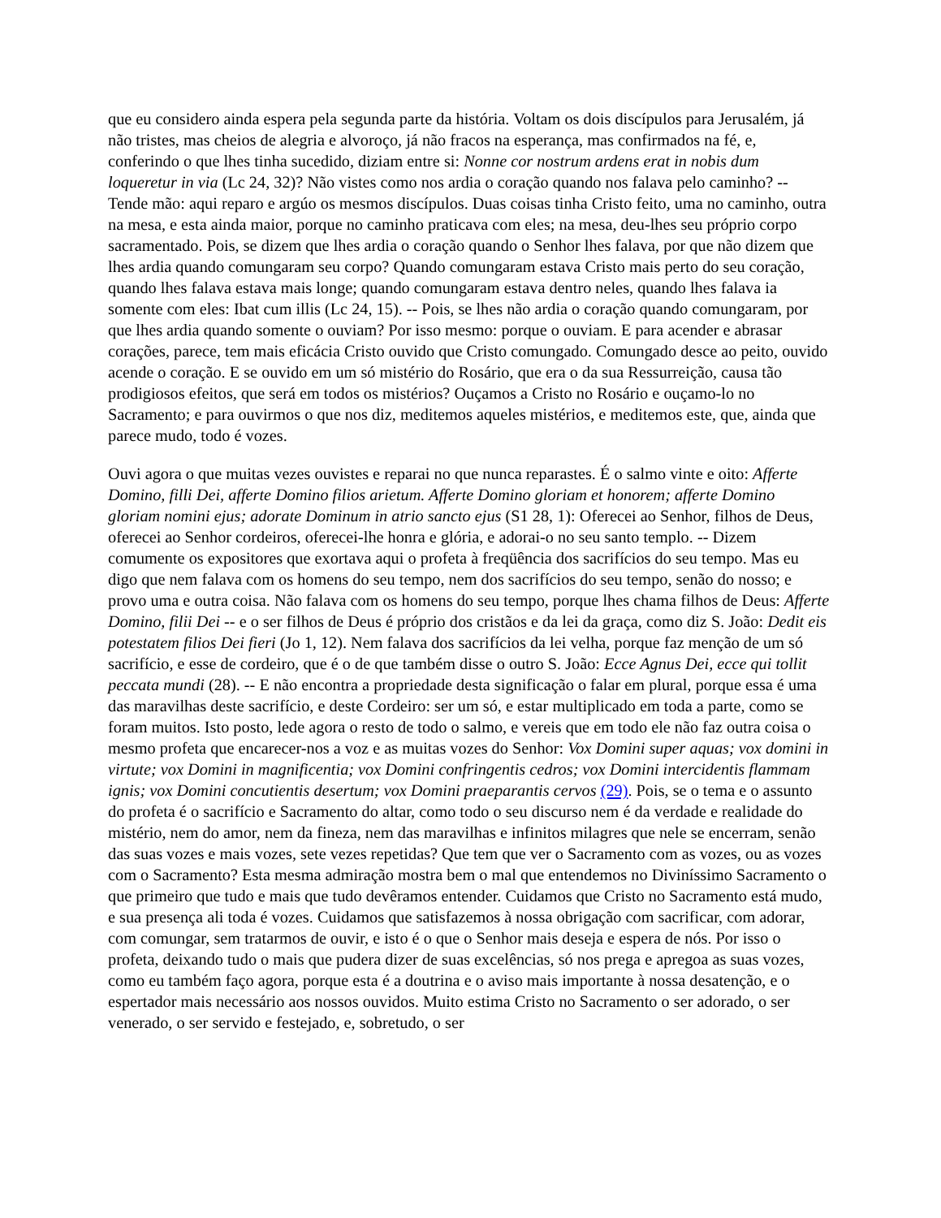que eu considero ainda espera pela segunda parte da história. Voltam os dois discípulos para Jerusalém, já não tristes, mas cheios de alegria e alvoroço, já não fracos na esperança, mas confirmados na fé, e, conferindo o que lhes tinha sucedido, diziam entre si: Nonne cor nostrum ardens erat in nobis dum loqueretur in via (Lc 24, 32)? Não vistes como nos ardia o coração quando nos falava pelo caminho? -- Tende mão: aqui reparo e argúo os mesmos discípulos. Duas coisas tinha Cristo feito, uma no caminho, outra na mesa, e esta ainda maior, porque no caminho praticava com eles; na mesa, deu-lhes seu próprio corpo sacramentado. Pois, se dizem que lhes ardia o coração quando o Senhor lhes falava, por que não dizem que lhes ardia quando comungaram seu corpo? Quando comungaram estava Cristo mais perto do seu coração, quando lhes falava estava mais longe; quando comungaram estava dentro neles, quando lhes falava ia somente com eles: Ibat cum illis (Lc 24, 15). -- Pois, se lhes não ardia o coração quando comungaram, por que lhes ardia quando somente o ouviam? Por isso mesmo: porque o ouviam. E para acender e abrasar corações, parece, tem mais eficácia Cristo ouvido que Cristo comungado. Comungado desce ao peito, ouvido acende o coração. E se ouvido em um só mistério do Rosário, que era o da sua Ressurreição, causa tão prodigiosos efeitos, que será em todos os mistérios? Ouçamos a Cristo no Rosário e ouçamo-lo no Sacramento; e para ouvirmos o que nos diz, meditemos aqueles mistérios, e meditemos este, que, ainda que parece mudo, todo é vozes.
Ouvi agora o que muitas vezes ouvistes e reparai no que nunca reparastes. É o salmo vinte e oito: Afferte Domino, filli Dei, afferte Domino filios arietum. Afferte Domino gloriam et honorem; afferte Domino gloriam nomini ejus; adorate Dominum in atrio sancto ejus (S1 28, 1): Oferecei ao Senhor, filhos de Deus, oferecei ao Senhor cordeiros, oferecei-lhe honra e glória, e adorai-o no seu santo templo. -- Dizem comumente os expositores que exortava aqui o profeta à freqüência dos sacrifícios do seu tempo. Mas eu digo que nem falava com os homens do seu tempo, nem dos sacrifícios do seu tempo, senão do nosso; e provo uma e outra coisa. Não falava com os homens do seu tempo, porque lhes chama filhos de Deus: Afferte Domino, filii Dei -- e o ser filhos de Deus é próprio dos cristãos e da lei da graça, como diz S. João: Dedit eis potestatem filios Dei fieri (Jo 1, 12). Nem falava dos sacrifícios da lei velha, porque faz menção de um só sacrifício, e esse de cordeiro, que é o de que também disse o outro S. João: Ecce Agnus Dei, ecce qui tollit peccata mundi (28). -- E não encontra a propriedade desta significação o falar em plural, porque essa é uma das maravilhas deste sacrifício, e deste Cordeiro: ser um só, e estar multiplicado em toda a parte, como se foram muitos. Isto posto, lede agora o resto de todo o salmo, e vereis que em todo ele não faz outra coisa o mesmo profeta que encarecer-nos a voz e as muitas vozes do Senhor: Vox Domini super aquas; vox domini in virtute; vox Domini in magnificentia; vox Domini confringentis cedros; vox Domini intercidentis flammam ignis; vox Domini concutientis desertum; vox Domini praeparantis cervos (29). Pois, se o tema e o assunto do profeta é o sacrifício e Sacramento do altar, como todo o seu discurso nem é da verdade e realidade do mistério, nem do amor, nem da fineza, nem das maravilhas e infinitos milagres que nele se encerram, senão das suas vozes e mais vozes, sete vezes repetidas? Que tem que ver o Sacramento com as vozes, ou as vozes com o Sacramento? Esta mesma admiração mostra bem o mal que entendemos no Diviníssimo Sacramento o que primeiro que tudo e mais que tudo devêramos entender. Cuidamos que Cristo no Sacramento está mudo, e sua presença ali toda é vozes. Cuidamos que satisfazemos à nossa obrigação com sacrificar, com adorar, com comungar, sem tratarmos de ouvir, e isto é o que o Senhor mais deseja e espera de nós. Por isso o profeta, deixando tudo o mais que pudera dizer de suas excelências, só nos prega e apregoa as suas vozes, como eu também faço agora, porque esta é a doutrina e o aviso mais importante à nossa desatenção, e o espertador mais necessário aos nossos ouvidos. Muito estima Cristo no Sacramento o ser adorado, o ser venerado, o ser servido e festejado, e, sobretudo, o ser